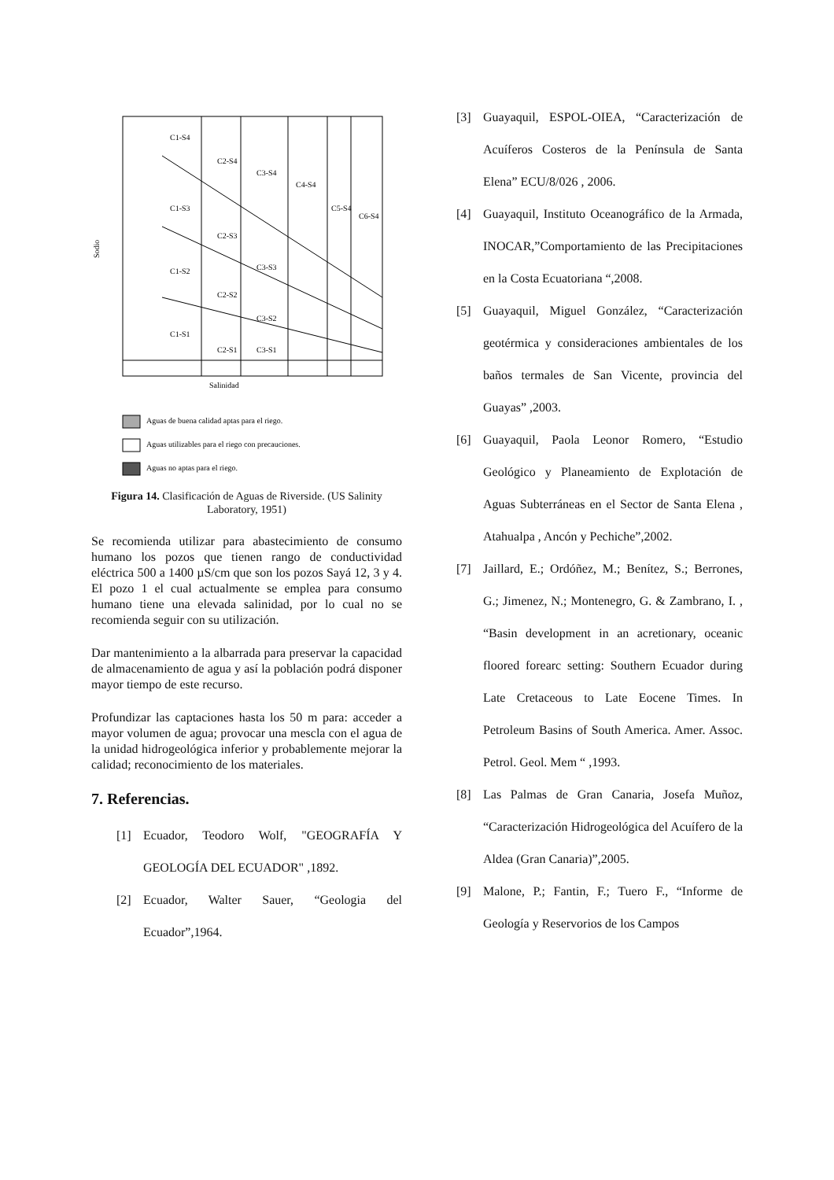C1-S4
C2-S4
C3-S4
C4-S4
C5-S4
C6-S4
C1-S3
C2-S3
C3-S3
C1-S2
C2-S2
C3-S2
C1-S1
C2-S1
C3-S1
Salinidad
Sodio
Aguas de buena calidad aptas para el riego.
Aguas utilizables para el riego con precauciones.
Aguas no aptas para el riego.
Figura 14. Clasificación de Aguas de Riverside. (US Salinity Laboratory, 1951)
Se recomienda utilizar para abastecimiento de consumo humano los pozos que tienen rango de conductividad eléctrica 500 a 1400 µS/cm que son los pozos Sayá 12, 3 y 4. El pozo 1 el cual actualmente se emplea para consumo humano tiene una elevada salinidad, por lo cual no se recomienda seguir con su utilización.
Dar mantenimiento a la albarrada para preservar la capacidad de almacenamiento de agua y así la población podrá disponer mayor tiempo de este recurso.
Profundizar las captaciones hasta los 50 m para: acceder a mayor volumen de agua; provocar una mescla con el agua de la unidad hidrogeológica inferior y probablemente mejorar la calidad; reconocimiento de los materiales.
7. Referencias.
[1] Ecuador, Teodoro Wolf, "GEOGRAFÍA Y GEOLOGÍA DEL ECUADOR" ,1892.
[2] Ecuador, Walter Sauer, “Geologia del Ecuador”,1964.
[3] Guayaquil, ESPOL-OIEA, “Caracterización de Acuíferos Costeros de la Península de Santa Elena” ECU/8/026 , 2006.
[4] Guayaquil, Instituto Oceanográfico de la Armada, INOCAR,”Comportamiento de las Precipitaciones en la Costa Ecuatoriana “,2008.
[5] Guayaquil, Miguel González, “Caracterización geotérmica y consideraciones ambientales de los baños termales de San Vicente, provincia del Guayas” ,2003.
[6] Guayaquil, Paola Leonor Romero, “Estudio Geológico y Planeamiento de Explotación de Aguas Subterráneas en el Sector de Santa Elena , Atahualpa , Ancón y Pechiche”,2002.
[7] Jaillard, E.; Ordóñez, M.; Benítez, S.; Berrones, G.; Jimenez, N.; Montenegro, G. & Zambrano, I. , “Basin development in an acretionary, oceanic floored forearc setting: Southern Ecuador during Late Cretaceous to Late Eocene Times. In Petroleum Basins of South America. Amer. Assoc. Petrol. Geol. Mem “ ,1993.
[8] Las Palmas de Gran Canaria, Josefa Muñoz, “Caracterización Hidrogeológica del Acuífero de la Aldea (Gran Canaria)”,2005.
[9] Malone, P.; Fantin, F.; Tuero F., “Informe de Geología y Reservorios de los Campos